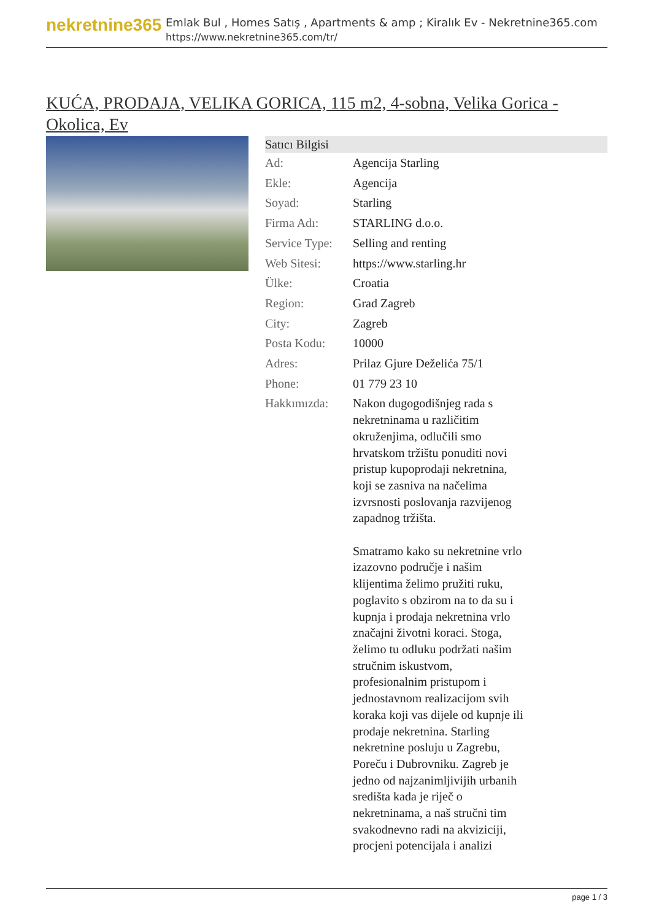nekretnine365
Emlak Bul , Homes Satış , Apartments & amp ; Kiralık Ev - Nekretnine365.com
https://www.nekretnine365.com/tr/
KUĆA, PRODAJA, VELIKA GORICA, 115 m2, 4-sobna, Velika Gorica - Okolica, Ev
| Satıcı Bilgisi | | |
| --- | --- | --- |
| Ad: | Agencija Starling | |
| Ekle: | Agencija | |
| Soyad: | Starling | |
| Firma Adı: | STARLING d.o.o. | |
| Service Type: | Selling and renting | |
| Web Sitesi: | https://www.starling.hr | |
| Ülke: | Croatia | |
| Region: | Grad Zagreb | |
| City: | Zagreb | |
| Posta Kodu: | 10000 | |
| Adres: | Prilaz Gjure Deželića 75/1 | |
| Phone: | 01 779 23 10 | |
| Hakkımızda: | Nakon dugogodišnjeg rada s nekretninama u različitim okruženjima, odlučili smo hrvatskom tržištu ponuditi novi pristup kupoprodaji nekretnina, koji se zasniva na načelima izvrsnosti poslovanja razvijenog zapadnog tržišta. Smatramo kako su nekretnine vrlo izazovno područje i našim klijentima želimo pružiti ruku, poglavito s obzirom na to da su i kupnja i prodaja nekretnina vrlo značajni životni koraci. Stoga, želimo tu odluku podržati našim stručnim iskustvom, profesionalnim pristupom i jednostavnom realizacijom svih koraka koji vas dijele od kupnje ili prodaje nekretnina. Starling nekretnine posluju u Zagrebu, Poreču i Dubrovniku. Zagreb je jedno od najzanimljivijih urbanih središta kada je riječ o nekretninama, a naš stručni tim svakodnevno radi na akviziciji, procjeni potencijala i analizi | |
page 1 / 3